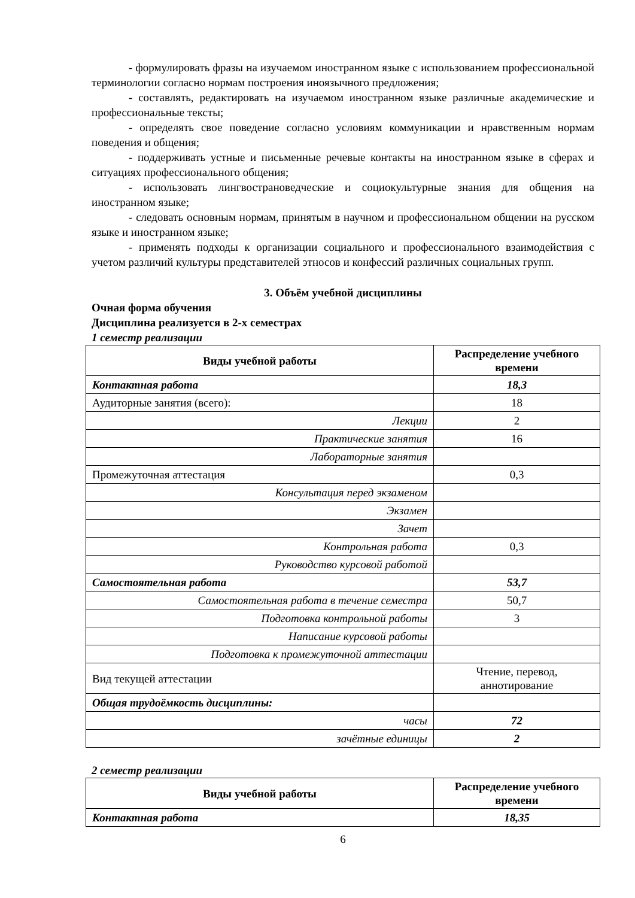- формулировать фразы на изучаемом иностранном языке с использованием профессиональной терминологии согласно нормам построения иноязычного предложения;
- составлять, редактировать на изучаемом иностранном языке различные академические и профессиональные тексты;
- определять свое поведение согласно условиям коммуникации и нравственным нормам поведения и общения;
- поддерживать устные и письменные речевые контакты на иностранном языке в сферах и ситуациях профессионального общения;
- использовать лингвострановедческие и социокультурные знания для общения на иностранном языке;
- следовать основным нормам, принятым в научном и профессиональном общении на русском языке и иностранном языке;
- применять подходы к организации социального и профессионального взаимодействия с учетом различий культуры представителей этносов и конфессий различных социальных групп.
3. Объём учебной дисциплины
Очная форма обучения
Дисциплина реализуется в 2-х семестрах
1 семестр реализации
| Виды учебной работы | Распределение учебного времени |
| --- | --- |
| Контактная работа | 18,3 |
| Аудиторные занятия (всего): | 18 |
| Лекции | 2 |
| Практические занятия | 16 |
| Лабораторные занятия | |
| Промежуточная аттестация | 0,3 |
| Консультация перед экзаменом | |
| Экзамен | |
| Зачет | |
| Контрольная работа | 0,3 |
| Руководство курсовой работой | |
| Самостоятельная работа | 53,7 |
| Самостоятельная работа в течение семестра | 50,7 |
| Подготовка контрольной работы | 3 |
| Написание курсовой работы | |
| Подготовка к промежуточной аттестации | |
| Вид текущей аттестации | Чтение, перевод, аннотирование |
| Общая трудоёмкость дисциплины: | |
| часы | 72 |
| зачётные единицы | 2 |
2 семестр реализации
| Виды учебной работы | Распределение учебного времени |
| --- | --- |
| Контактная работа | 18,35 |
6